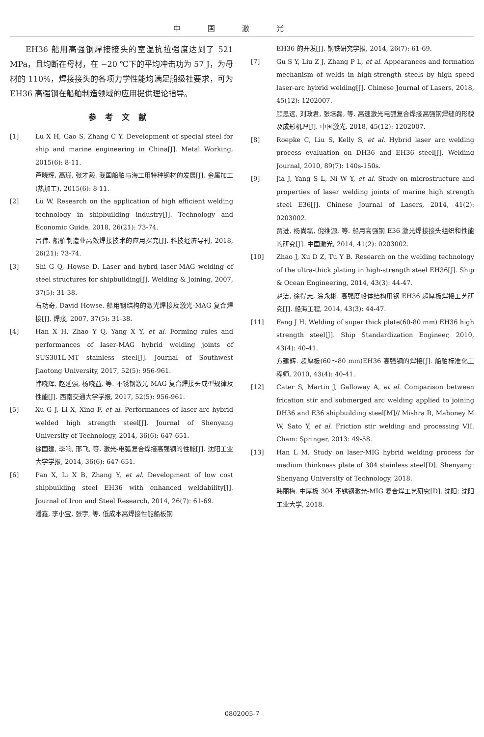中国激光
EH36 船用高强钢焊接接头的室温抗拉强度达到了 521 MPa，且均断在母材，在 −20 ℃下的平均冲击功为 57 J，为母材的 110%，焊接接头的各项力学性能均满足船级社要求，可为 EH36 高强钢在船舶制造领域的应用提供理论指导。
参考文献
[1] Lu X H, Gao S, Zhang C Y. Development of special steel for ship and marine engineering in China[J]. Metal Working, 2015(6): 8-11.
芦晓辉, 高珊, 张才毅. 我国船舶与海工用特种钢材的发展[J]. 金属加工(热加工), 2015(6): 8-11.
[2] Lü W. Research on the application of high efficient welding technology in shipbuilding industry[J]. Technology and Economic Guide, 2018, 26(21): 73-74.
吕伟. 船舶制造业高效焊接技术的应用探究[J]. 科技经济导刊, 2018, 26(21): 73-74.
[3] Shi G Q, Howse D. Laser and hybrd laser-MAG welding of steel structures for shipbuilding[J]. Welding & Joining, 2007, 37(5): 31-38.
石功奇, David Howse. 船用钢结构的激光焊接及激光-MAG 复合焊接[J]. 焊接, 2007, 37(5): 31-38.
[4] Han X H, Zhao Y Q, Yang X Y, et al. Forming rules and performances of laser-MAG hybrid welding joints of SUS301L-MT stainless steel[J]. Journal of Southwest Jiaotong University, 2017, 52(5): 956-961.
韩晓辉, 赵延强, 杨晓益, 等. 不锈钢激光-MAG 复合焊接头成型规律及性能[J]. 西南交通大学学报, 2017, 52(5): 956-961.
[5] Xu G J, Li X, Xing F, et al. Performances of laser-arc hybrid welded high strength steel[J]. Journal of Shenyang University of Technology, 2014, 36(6): 647-651.
徐国建, 李响, 邢飞, 等. 激光-电弧复合焊接高强钢的性能[J]. 沈阳工业大学学报, 2014, 36(6): 647-651.
[6] Pan X, Li X B, Zhang Y, et al. Development of low cost shipbuilding steel EH36 with enhanced weldability[J]. Journal of Iron and Steel Research, 2014, 26(7): 61-69.
潘鑫, 李小宝, 张宇, 等. 低成本高焊接性能船板钢
EH36 的开发[J]. 钢铁研究学报, 2014, 26(7): 61-69.
[7] Gu S Y, Liu Z J, Zhang P L, et al. Appearances and formation mechanism of welds in high-strength steels by high speed laser-arc hybrid welding[J]. Chinese Journal of Lasers, 2018, 45(12): 1202007.
顾思远, 刘政君, 张培磊, 等. 高速激光电弧复合焊接高强钢焊缝的形貌及成形机理[J]. 中国激光, 2018, 45(12): 1202007.
[8] Roepke C, Liu S, Kelly S, et al. Hybrid laser arc welding process evaluation on DH36 and EH36 steel[J]. Welding Journal, 2010, 89(7): 140s-150s.
[9] Jia J, Yang S L, Ni W Y, et al. Study on microstructure and properties of laser welding joints of marine high strength steel E36[J]. Chinese Journal of Lasers, 2014, 41(2): 0203002.
贾进, 杨尚磊, 倪维源, 等. 船用高强钢 E36 激光焊接接头组织和性能的研究[J]. 中国激光, 2014, 41(2): 0203002.
[10] Zhao J, Xu D Z, Tu Y B. Research on the welding technology of the ultra-thick plating in high-strength steel EH36[J]. Ship & Ocean Engineering, 2014, 43(3): 44-47.
赵洁, 徐得志, 涂永彬. 高强度船体结构用钢 EH36 超厚板焊接工艺研究[J]. 船海工程, 2014, 43(3): 44-47.
[11] Fang J H. Welding of super thick plate(60-80 mm) EH36 high strength steel[J]. Ship Standardization Engineer, 2010, 43(4): 40-41.
方建辉. 超厚板(60～80 mm)EH36 高强钢的焊接[J]. 船舶标准化工程师, 2010, 43(4): 40-41.
[12] Cater S, Martin J, Galloway A, et al. Comparison between frication stir and submerged arc welding applied to joining DH36 and E36 shipbuilding steel[M]// Mishra R, Mahoney M W, Sato Y, et al. Friction stir welding and processing VII. Cham: Springer, 2013: 49-58.
[13] Han L M. Study on laser-MIG hybrid welding process for medium thinkness plate of 304 stainless steel[D]. Shenyang: Shenyang University of Technology, 2018.
韩丽梅. 中厚板 304 不锈钢激光-MIG 复合焊工艺研究[D]. 沈阳: 沈阳工业大学, 2018.
0802005-7